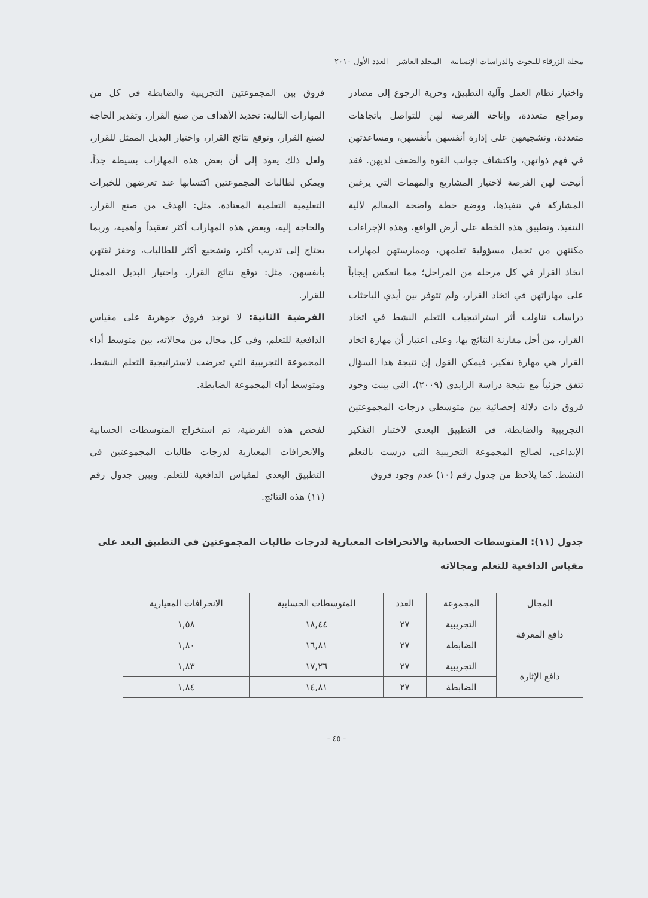مجلة الزرقاء للبحوث والدراسات الإنسانية – المجلد العاشر – العدد الأول ٢٠١٠
واختيار نظام العمل وآلية التطبيق، وحرية الرجوع إلى مصادر ومراجع متعددة، وإتاحة الفرصة لهن للتواصل باتجاهات متعددة، وتشجيعهن على إدارة أنفسهن بأنفسهن، ومساعدتهن في فهم ذواتهن، واكتشاف جوانب القوة والضعف لديهن. فقد أتيحت لهن الفرصة لاختيار المشاريع والمهمات التي يرغبن المشاركة في تنفيذها، ووضع خطة واضحة المعالم لآلية التنفيذ، وتطبيق هذه الخطة على أرض الواقع، وهذه الإجراءات مكنتهن من تحمل مسؤولية تعلمهن، وممارستهن لمهارات اتخاذ القرار في كل مرحلة من المراحل؛ مما انعكس إيجاباً على مهاراتهن في اتخاذ القرار، ولم تتوفر بين أيدي الباحثات دراسات تناولت أثر استراتيجيات التعلم النشط في اتخاذ القرار، من أجل مقارنة النتائج بها، وعلى اعتبار أن مهارة اتخاذ القرار هي مهارة تفكير، فيمكن القول إن نتيجة هذا السؤال تتفق جزئياً مع نتيجة دراسة الزايدي (٢٠٠٩)، التي بينت وجود فروق ذات دلالة إحصائية بين متوسطي درجات المجموعتين التجريبية والضابطة، في التطبيق البعدي لاختبار التفكير الإبداعي، لصالح المجموعة التجريبية التي درست بالتعلم النشط. كما يلاحظ من جدول رقم (١٠) عدم وجود فروق
فروق بين المجموعتين التجريبية والضابطة في كل من المهارات التالية: تحديد الأهداف من صنع القرار، وتقدير الحاجة لصنع القرار، وتوقع نتائج القرار، واختيار البديل الممثل للقرار، ولعل ذلك يعود إلى أن بعض هذه المهارات بسيطة جداً، ويمكن لطالبات المجموعتين اكتسابها عند تعرضهن للخبرات التعليمية التعلمية المعتادة، مثل: الهدف من صنع القرار، والحاجة إليه، وبعض هذه المهارات أكثر تعقيداً وأهمية، وربما يحتاج إلى تدريب أكثر، وتشجيع أكثر للطالبات، وحفز ثقتهن بأنفسهن، مثل: توقع نتائج القرار، واختيار البديل الممثل للقرار.
الفرضية الثانية: لا توجد فروق جوهرية على مقياس الدافعية للتعلم، وفي كل مجال من مجالاته، بين متوسط أداء المجموعة التجريبية التي تعرضت لاستراتيجية التعلم النشط، ومتوسط أداء المجموعة الضابطة.
لفحص هذه الفرضية، تم استخراج المتوسطات الحسابية والانحرافات المعيارية لدرجات طالبات المجموعتين في التطبيق البعدي لمقياس الدافعية للتعلم. ويبين جدول رقم (١١) هذه النتائج.
جدول (١١): المتوسطات الحسابية والانحرافات المعيارية لدرجات طالبات المجموعتين في التطبيق البعد على مقياس الدافعية للتعلم ومجالاته
| المجال | المجموعة | العدد | المتوسطات الحسابية | الانحرافات المعيارية |
| --- | --- | --- | --- | --- |
| دافع المعرفة | التجريبية | ٢٧ | ١٨,٤٤ | ١,٥٨ |
| | الضابطة | ٢٧ | ١٦,٨١ | ١,٨٠ |
| دافع الإثارة | التجريبية | ٢٧ | ١٧,٢٦ | ١,٨٣ |
| | الضابطة | ٢٧ | ١٤,٨١ | ١,٨٤ |
- ٤٥ -